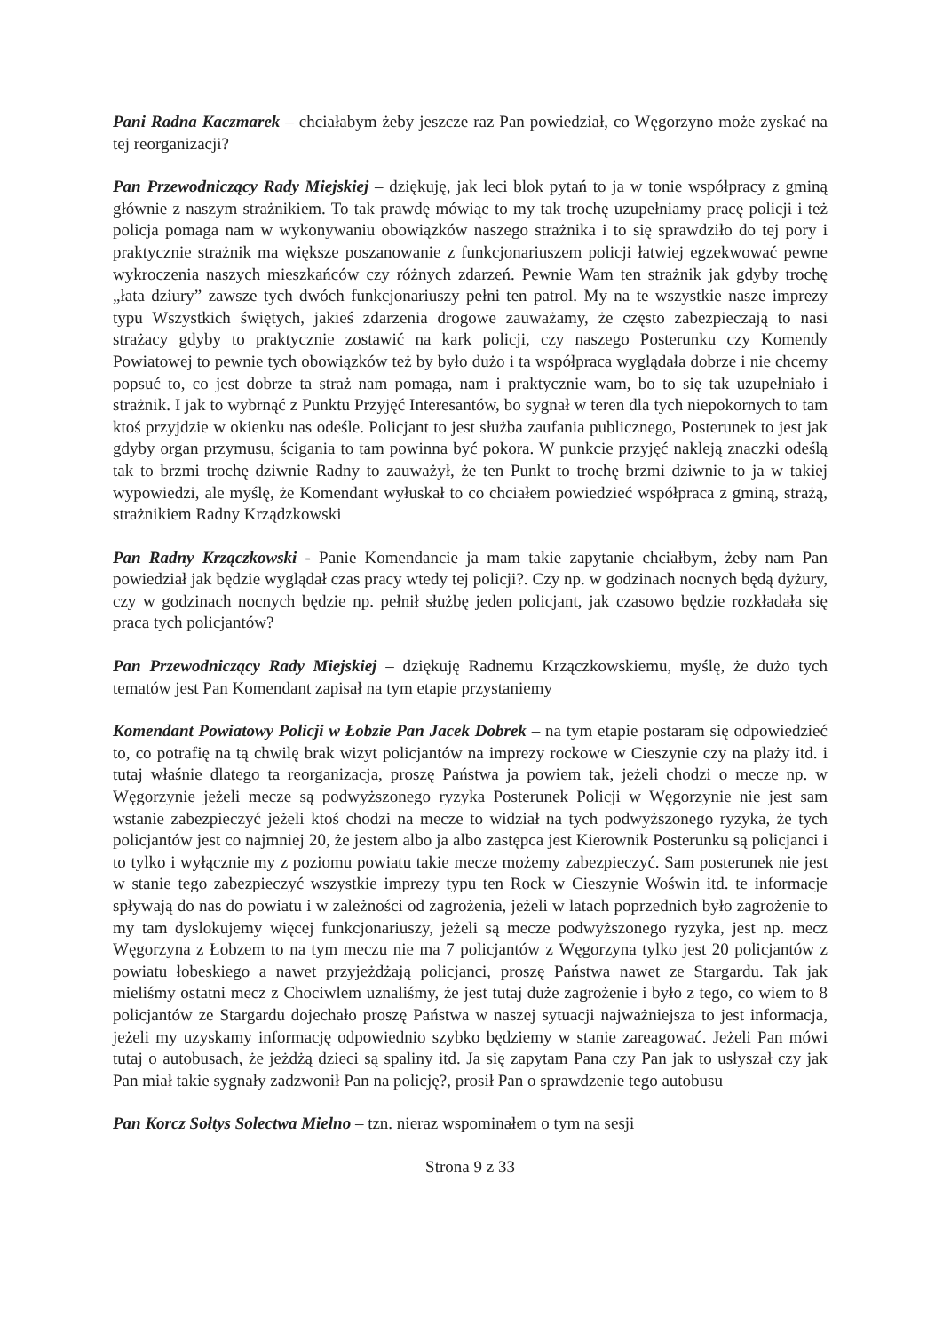Pani Radna Kaczmarek – chciałabym żeby jeszcze raz Pan powiedział, co Węgorzyno może zyskać na tej reorganizacji?
Pan Przewodniczący Rady Miejskiej – dziękuję, jak leci blok pytań to ja w tonie współpracy z gminą głównie z naszym strażnikiem. To tak prawdę mówiąc to my tak trochę uzupełniamy pracę policji i też policja pomaga nam w wykonywaniu obowiązków naszego strażnika i to się sprawdziło do tej pory i praktycznie strażnik ma większe poszanowanie z funkcjonariuszem policji łatwiej egzekwować pewne wykroczenia naszych mieszkańców czy różnych zdarzeń. Pewnie Wam ten strażnik jak gdyby trochę „łata dziury” zawsze tych dwóch funkcjonariuszy pełni ten patrol. My na te wszystkie nasze imprezy typu Wszystkich świętych, jakieś zdarzenia drogowe zauważamy, że często zabezpieczają to nasi strażacy gdyby to praktycznie zostawić na kark policji, czy naszego Posterunku czy Komendy Powiatowej to pewnie tych obowiązków też by było dużo i ta współpraca wyglądała dobrze i nie chcemy popsuć to, co jest dobrze ta straż nam pomaga, nam i praktycznie wam, bo to się tak uzupełniało i strażnik. I jak to wybrnąć z Punktu Przyjęć Interesantów, bo sygnał w teren dla tych niepokornych to tam ktoś przyjdzie w okienku nas odeśle. Policjant to jest służba zaufania publicznego, Posterunek to jest jak gdyby organ przymusu, ścigania to tam powinna być pokora. W punkcie przyjęć nakleją znaczki odeślą tak to brzmi trochę dziwnie Radny to zauważył, że ten Punkt to trochę brzmi dziwnie to ja w takiej wypowiedzi, ale myślę, że Komendant wyłuskał to co chciałem powiedzieć współpraca z gminą, strażą, strażnikiem Radny Krządzkowski
Pan Radny Krzączkowski - Panie Komendancie ja mam takie zapytanie chciałbym, żeby nam Pan powiedział jak będzie wyglądał czas pracy wtedy tej policji?. Czy np. w godzinach nocnych będą dyżury, czy w godzinach nocnych będzie np. pełnił służbę jeden policjant, jak czasowo będzie rozkładała się praca tych policjantów?
Pan Przewodniczący Rady Miejskiej – dziękuję Radnemu Krzączkowskiemu, myślę, że dużo tych tematów jest Pan Komendant zapisał na tym etapie przystaniemy
Komendant Powiatowy Policji w Łobzie Pan Jacek Dobrek – na tym etapie postaram się odpowiedzieć to, co potrafię na tą chwilę brak wizyt policjantów na imprezy rockowe w Cieszynie czy na plaży itd. i tutaj właśnie dlatego ta reorganizacja, proszę Państwa ja powiem tak, jeżeli chodzi o mecze np. w Węgorzynie jeżeli mecze są podwyższonego ryzyka Posterunek Policji w Węgorzynie nie jest sam wstanie zabezpieczyć jeżeli ktoś chodzi na mecze to widział na tych podwyższonego ryzyka, że tych policjantów jest co najmniej 20, że jestem albo ja albo zastępca jest Kierownik Posterunku są policjanci i to tylko i wyłącznie my z poziomu powiatu takie mecze możemy zabezpieczyć. Sam posterunek nie jest w stanie tego zabezpieczyć wszystkie imprezy typu ten Rock w Cieszynie Woświn itd. te informacje spływają do nas do powiatu i w zależności od zagrożenia, jeżeli w latach poprzednich było zagrożenie to my tam dyslokujemy więcej funkcjonariuszy, jeżeli są mecze podwyższonego ryzyka, jest np. mecz Węgorzyna z Łobzem to na tym meczu nie ma 7 policjantów z Węgorzyna tylko jest 20 policjantów z powiatu łobeskiego a nawet przyjeżdżają policjanci, proszę Państwa nawet ze Stargardu. Tak jak mieliśmy ostatni mecz z Chociwlem uznaliśmy, że jest tutaj duże zagrożenie i było z tego, co wiem to 8 policjantów ze Stargardu dojechało proszę Państwa w naszej sytuacji najważniejsza to jest informacja, jeżeli my uzyskamy informację odpowiednio szybko będziemy w stanie zareagować. Jeżeli Pan mówi tutaj o autobusach, że jeżdżą dzieci są spaliny itd. Ja się zapytam Pana czy Pan jak to usłyszał czy jak Pan miał takie sygnały zadzwonił Pan na policję?, prosił Pan o sprawdzenie tego autobusu
Pan Korcz Sołtys Solectwa Mielno – tzn. nieraz wspominałem o tym na sesji
Strona 9 z 33